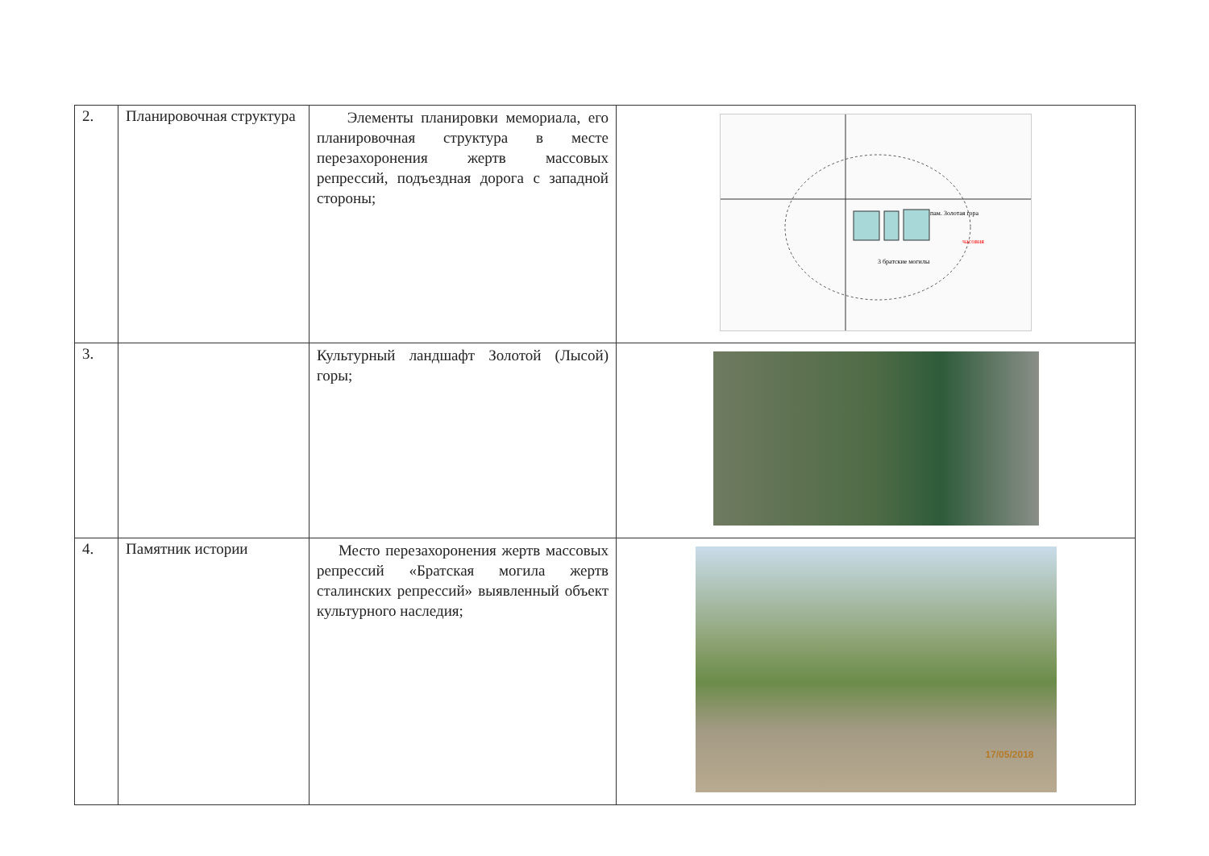| 2. | Планировочная структура | Элементы планировки мемориала, его планировочная структура в месте перезахоронения жертв массовых репрессий, подъездная дорога с западной стороны; | 3 братские могилы часовня пам. Золотая гора |
| 3. | | Культурный ландшафт Золотой (Лысой) горы; | |
| 4. | Памятник истории | Место перезахоронения жертв массовых репрессий «Братская могила жертв сталинских репрессий» выявленный объект культурного наследия; | 17/05/2018 |